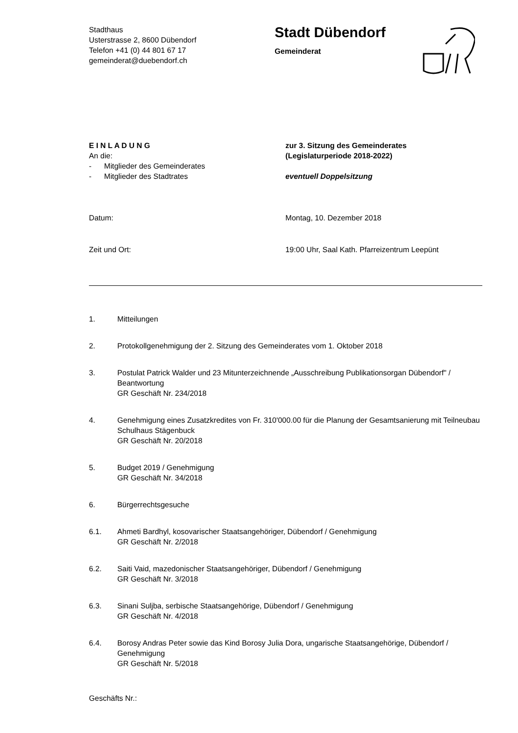Stadthaus
Usterstrasse 2, 8600 Dübendorf
Telefon +41 (0) 44 801 67 17
gemeinderat@duebendorf.ch
Stadt Dübendorf
Gemeinderat
E I N L A D U N G
An die:
- Mitglieder des Gemeinderates
- Mitglieder des Stadtrates
zur 3. Sitzung des Gemeinderates
(Legislaturperiode 2018-2022)
eventuell Doppelsitzung
Datum: Montag, 10. Dezember 2018
Zeit und Ort: 19:00 Uhr, Saal Kath. Pfarreizentrum Leepünt
1. Mitteilungen
2. Protokollgenehmigung der 2. Sitzung des Gemeinderates vom 1. Oktober 2018
3. Postulat Patrick Walder und 23 Mitunterzeichnende „Ausschreibung Publikationsorgan Dübendorf" / Beantwortung
GR Geschäft Nr. 234/2018
4. Genehmigung eines Zusatzkredites von Fr. 310'000.00 für die Planung der Gesamtsanierung mit Teilneubau Schulhaus Stägenbuck
GR Geschäft Nr. 20/2018
5. Budget 2019 / Genehmigung
GR Geschäft Nr. 34/2018
6. Bürgerrechtsgesuche
6.1. Ahmeti Bardhyl, kosovarischer Staatsangehöriger, Dübendorf / Genehmigung
GR Geschäft Nr. 2/2018
6.2. Saiti Vaid, mazedonischer Staatsangehöriger, Dübendorf / Genehmigung
GR Geschäft Nr. 3/2018
6.3. Sinani Suljba, serbische Staatsangehörige, Dübendorf / Genehmigung
GR Geschäft Nr. 4/2018
6.4. Borosy Andras Peter sowie das Kind Borosy Julia Dora, ungarische Staatsangehörige, Dübendorf / Genehmigung
GR Geschäft Nr. 5/2018
Geschäfts Nr.: